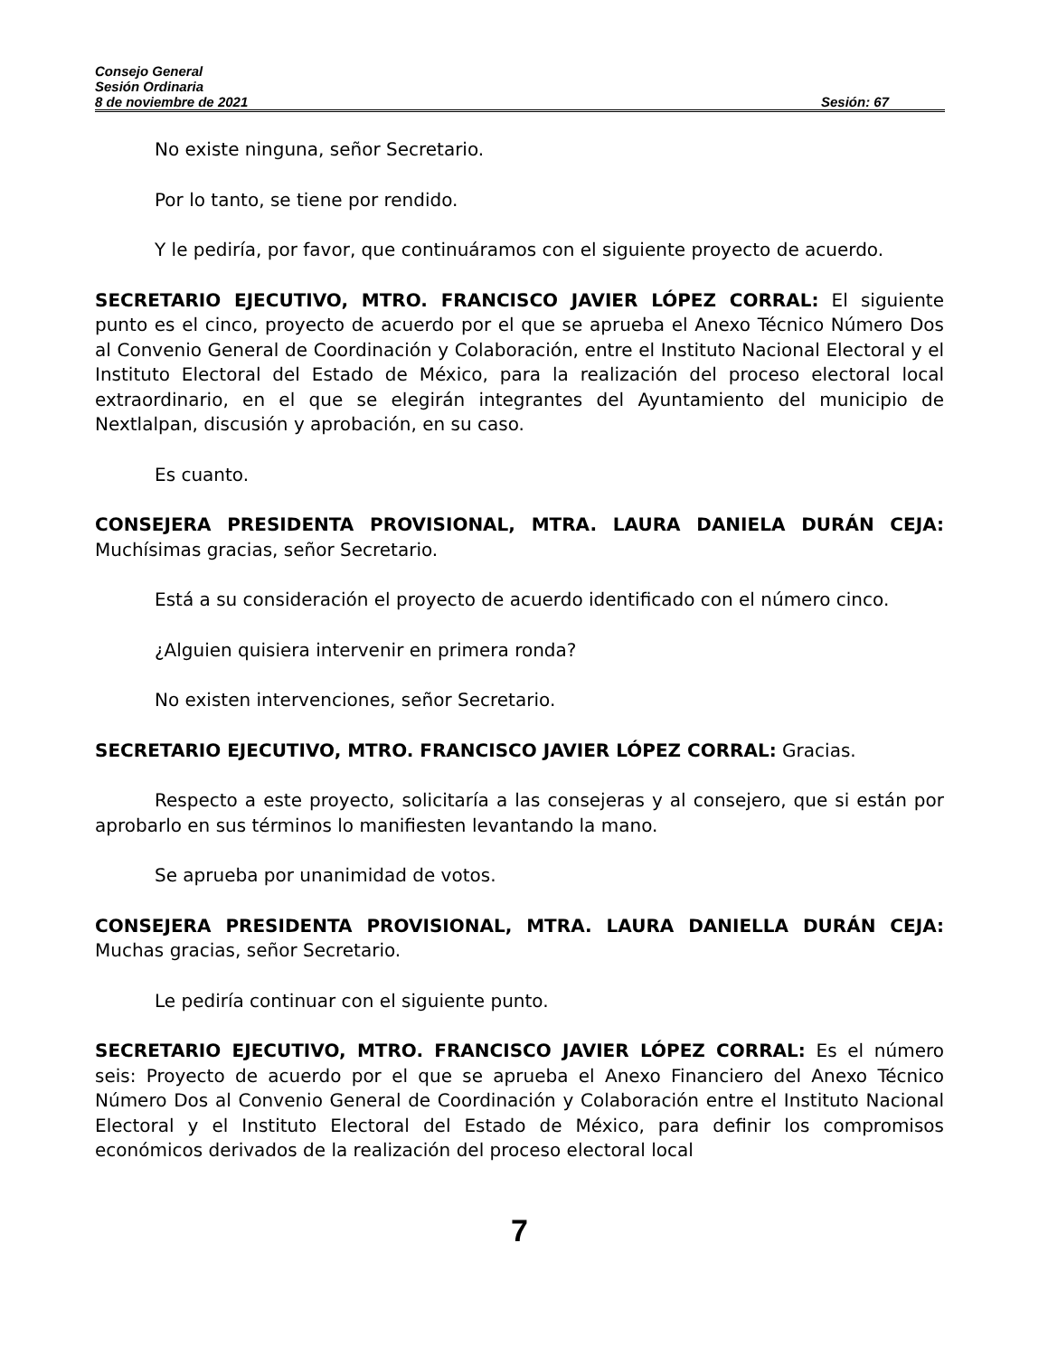Consejo General
Sesión Ordinaria
8 de noviembre de 2021 Sesión: 67
No existe ninguna, señor Secretario.
Por lo tanto, se tiene por rendido.
Y le pediría, por favor, que continuáramos con el siguiente proyecto de acuerdo.
SECRETARIO EJECUTIVO, MTRO. FRANCISCO JAVIER LÓPEZ CORRAL: El siguiente punto es el cinco, proyecto de acuerdo por el que se aprueba el Anexo Técnico Número Dos al Convenio General de Coordinación y Colaboración, entre el Instituto Nacional Electoral y el Instituto Electoral del Estado de México, para la realización del proceso electoral local extraordinario, en el que se elegirán integrantes del Ayuntamiento del municipio de Nextlalpan, discusión y aprobación, en su caso.
Es cuanto.
CONSEJERA PRESIDENTA PROVISIONAL, MTRA. LAURA DANIELA DURÁN CEJA: Muchísimas gracias, señor Secretario.
Está a su consideración el proyecto de acuerdo identificado con el número cinco.
¿Alguien quisiera intervenir en primera ronda?
No existen intervenciones, señor Secretario.
SECRETARIO EJECUTIVO, MTRO. FRANCISCO JAVIER LÓPEZ CORRAL: Gracias.
Respecto a este proyecto, solicitaría a las consejeras y al consejero, que si están por aprobarlo en sus términos lo manifiesten levantando la mano.
Se aprueba por unanimidad de votos.
CONSEJERA PRESIDENTA PROVISIONAL, MTRA. LAURA DANIELLA DURÁN CEJA: Muchas gracias, señor Secretario.
Le pediría continuar con el siguiente punto.
SECRETARIO EJECUTIVO, MTRO. FRANCISCO JAVIER LÓPEZ CORRAL: Es el número seis: Proyecto de acuerdo por el que se aprueba el Anexo Financiero del Anexo Técnico Número Dos al Convenio General de Coordinación y Colaboración entre el Instituto Nacional Electoral y el Instituto Electoral del Estado de México, para definir los compromisos económicos derivados de la realización del proceso electoral local
7